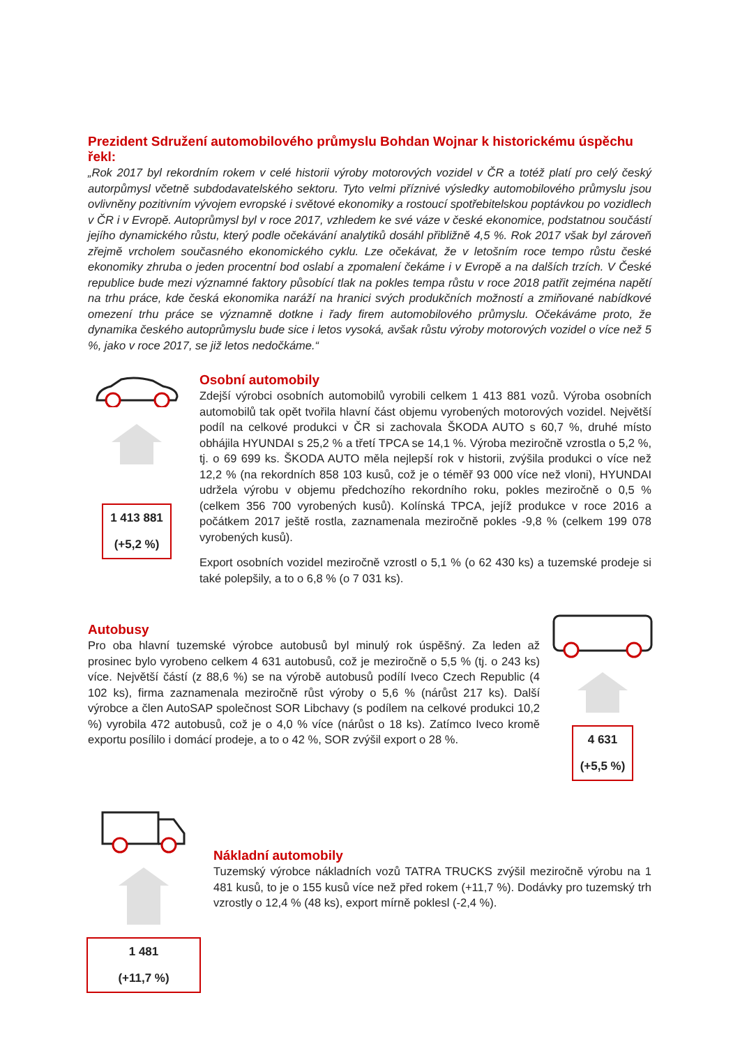Prezident Sdružení automobilového průmyslu Bohdan Wojnar k historickému úspěchu řekl:
„Rok 2017 byl rekordním rokem v celé historii výroby motorových vozidel v ČR a totéž platí pro celý český autorpůmysl včetně subdodavatelského sektoru. Tyto velmi příznivé výsledky automobilového průmyslu jsou ovlivněny pozitivním vývojem evropské i světové ekonomiky a rostoucí spotřebitelskou poptávkou po vozidlech v ČR i v Evropě. Autoprůmysl byl v roce 2017, vzhledem ke své váze v české ekonomice, podstatnou součástí jejího dynamického růstu, který podle očekávání analytiků dosáhl přibližně 4,5 %. Rok 2017 však byl zároveň zřejmě vrcholem současného ekonomického cyklu. Lze očekávat, že v letošním roce tempo růstu české ekonomiky zhruba o jeden procentní bod oslabí a zpomalení čekáme i v Evropě a na dalších trzích. V České republice bude mezi významné faktory působící tlak na pokles tempa růstu v roce 2018 patřit zejména napětí na trhu práce, kde česká ekonomika naráží na hranici svých produkčních možností a zmiňované nabídkové omezení trhu práce se významně dotkne i řady firem automobilového průmyslu. Očekáváme proto, že dynamika českého autoprůmyslu bude sice i letos vysoká, avšak růstu výroby motorových vozidel o více než 5 %, jako v roce 2017, se již letos nedočkáme.“
1 413 881
(+5,2 %)
Osobní automobily
Zdejší výrobci osobních automobilů vyrobili celkem 1 413 881 vozů. Výroba osobních automobilů tak opět tvořila hlavní část objemu vyrobených motorových vozidel. Největší podíl na celkové produkci v ČR si zachovala ŠKODA AUTO s 60,7 %, druhé místo obhájila HYUNDAI s 25,2 % a třetí TPCA se 14,1 %. Výroba meziročně vzrostla o 5,2 %, tj. o 69 699 ks. ŠKODA AUTO měla nejlepší rok v historii, zvýšila produkci o více než 12,2 % (na rekordních 858 103 kusů, což je o téměř 93 000 více než vloni), HYUNDAI udržela výrobu v objemu předchozího rekordního roku, pokles meziročně o 0,5 % (celkem 356 700 vyrobených kusů). Kolínská TPCA, jejíž produkce v roce 2016 a počátkem 2017 ještě rostla, zaznamenala meziročně pokles -9,8 % (celkem 199 078 vyrobených kusů).
Export osobních vozidel meziročně vzrostl o 5,1 % (o 62 430 ks) a tuzemské prodeje si také polepšily, a to o 6,8 % (o 7 031 ks).
Autobusy
Pro oba hlavní tuzemské výrobce autobusů byl minulý rok úspěšný. Za leden až prosinec bylo vyrobeno celkem 4 631 autobusů, což je meziročně o 5,5 % (tj. o 243 ks) více. Největší částí (z 88,6 %) se na výrobě autobusů podílí Iveco Czech Republic (4 102 ks), firma zaznamenala meziročně růst výroby o 5,6 % (nárůst 217 ks). Další výrobce a člen AutoSAP společnost SOR Libchavy (s podílem na celkové produkci 10,2 %) vyrobila 472 autobusů, což je o 4,0 % více (nárůst o 18 ks). Zatímco Iveco kromě exportu posílilo i domácí prodeje, a to o 42 %, SOR zvýšil export o 28 %.
4 631
(+5,5 %)
1 481
(+11,7 %)
Nákladní automobily
Tuzemský výrobce nákladních vozů TATRA TRUCKS zvýšil meziročně výrobu na 1 481 kusů, to je o 155 kusů více než před rokem (+11,7 %). Dodávky pro tuzemský trh vzrostly o 12,4 % (48 ks), export mírně poklesl (-2,4 %).